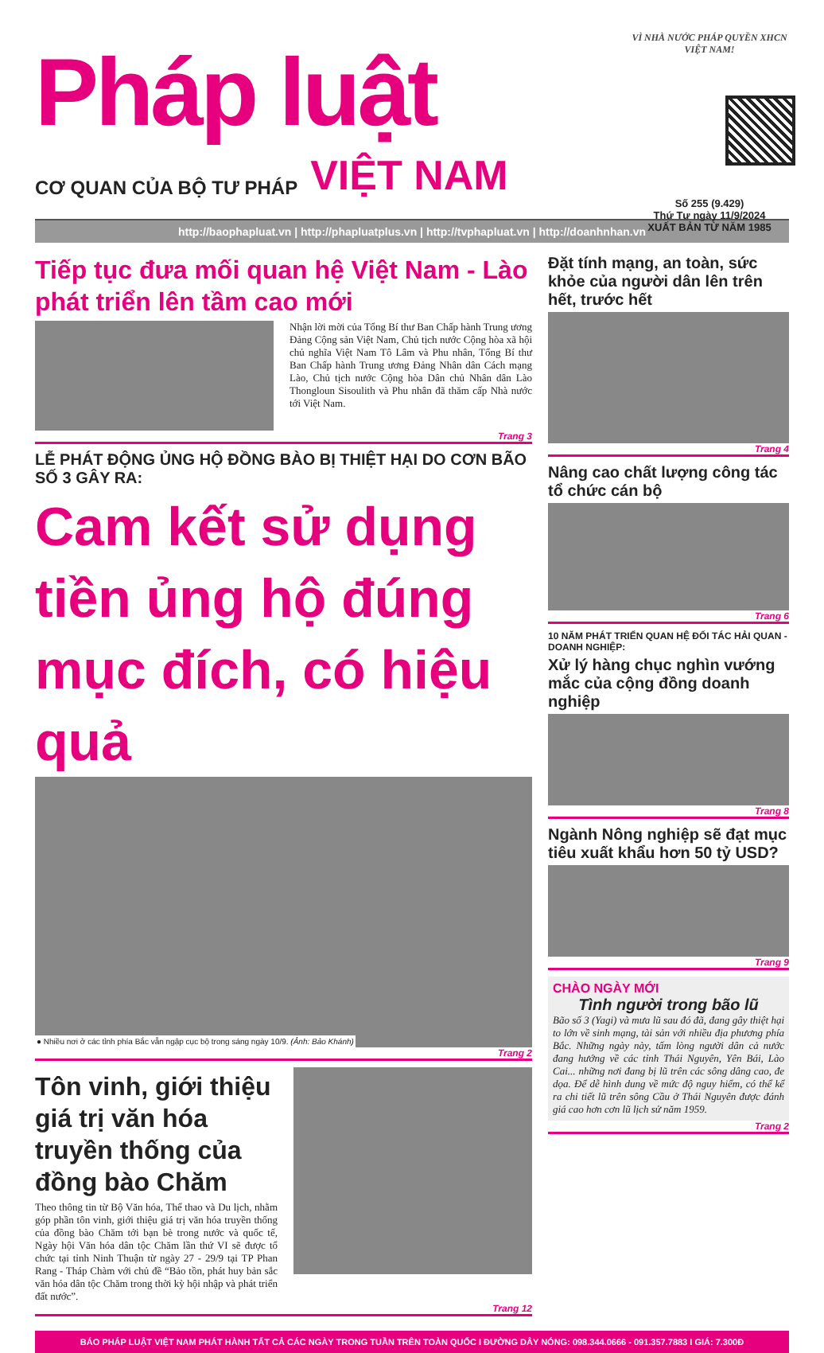Pháp luật
CƠ QUAN CỦA BỘ TƯ PHÁP VIỆT NAM
VÌ NHÀ NƯỚC PHÁP QUYỀN XHCN VIỆT NAM!
Số 255 (9.429)
Thứ Tư ngày 11/9/2024
XUẤT BẢN TỪ NĂM 1985
http://baophapluat.vn | http://phapluatplus.vn | http://tvphapluat.vn | http://doanhnhan.vn
Tiếp tục đưa mối quan hệ Việt Nam - Lào phát triển lên tầm cao mới
Nhận lời mời của Tổng Bí thư Ban Chấp hành Trung ương Đảng Cộng sản Việt Nam, Chủ tịch nước Cộng hòa xã hội chủ nghĩa Việt Nam Tô Lâm và Phu nhân, Tổng Bí thư Ban Chấp hành Trung ương Đảng Nhân dân Cách mạng Lào, Chủ tịch nước Cộng hòa Dân chủ Nhân dân Lào Thongloun Sisoulith và Phu nhân đã thăm cấp Nhà nước tới Việt Nam.
Trang 3
LỄ PHÁT ĐỘNG ỦNG HỘ ĐỒNG BÀO BỊ THIỆT HẠI DO CƠN BÃO SỐ 3 GÂY RA:
Cam kết sử dụng tiền ủng hộ đúng mục đích, có hiệu quả
● Nhiều nơi ở các tỉnh phía Bắc vẫn ngập cục bộ trong sáng ngày 10/9. (Ảnh: Bảo Khánh)
Trang 2
Tôn vinh, giới thiệu giá trị văn hóa truyền thống của đồng bào Chăm
Theo thông tin từ Bộ Văn hóa, Thể thao và Du lịch, nhằm góp phần tôn vinh, giới thiệu giá trị văn hóa truyền thống của đồng bào Chăm tới bạn bè trong nước và quốc tế, Ngày hội Văn hóa dân tộc Chăm lần thứ VI sẽ được tổ chức tại tỉnh Ninh Thuận từ ngày 27 - 29/9 tại TP Phan Rang - Tháp Chàm với chủ đề “Bảo tồn, phát huy bản sắc văn hóa dân tộc Chăm trong thời kỳ hội nhập và phát triển đất nước”.
Trang 12
Đặt tính mạng, an toàn, sức khỏe của người dân lên trên hết, trước hết
Trang 4
Nâng cao chất lượng công tác tổ chức cán bộ
Trang 6
10 NĂM PHÁT TRIỂN QUAN HỆ ĐỐI TÁC HẢI QUAN - DOANH NGHIỆP:
Xử lý hàng chục nghìn vướng mắc của cộng đồng doanh nghiệp
Trang 8
Ngành Nông nghiệp sẽ đạt mục tiêu xuất khẩu hơn 50 tỷ USD?
Trang 9
CHÀO NGÀY MỚI
Tình người trong bão lũ
Bão số 3 (Yagi) và mưa lũ sau đó đã, đang gây thiệt hại to lớn về sinh mạng, tài sản với nhiều địa phương phía Bắc. Những ngày này, tấm lòng người dân cả nước đang hướng về các tỉnh Thái Nguyên, Yên Bái, Lào Cai... những nơi đang bị lũ trên các sông dâng cao, đe dọa. Để dễ hình dung về mức độ nguy hiểm, có thể kể ra chi tiết lũ trên sông Cầu ở Thái Nguyên được đánh giá cao hơn cơn lũ lịch sử năm 1959.
Trang 2
BÁO PHÁP LUẬT VIỆT NAM PHÁT HÀNH TẤT CẢ CÁC NGÀY TRONG TUẦN TRÊN TOÀN QUỐC I ĐƯỜNG DÂY NÓNG: 098.344.0666 - 091.357.7883 I GIÁ: 7.300Đ